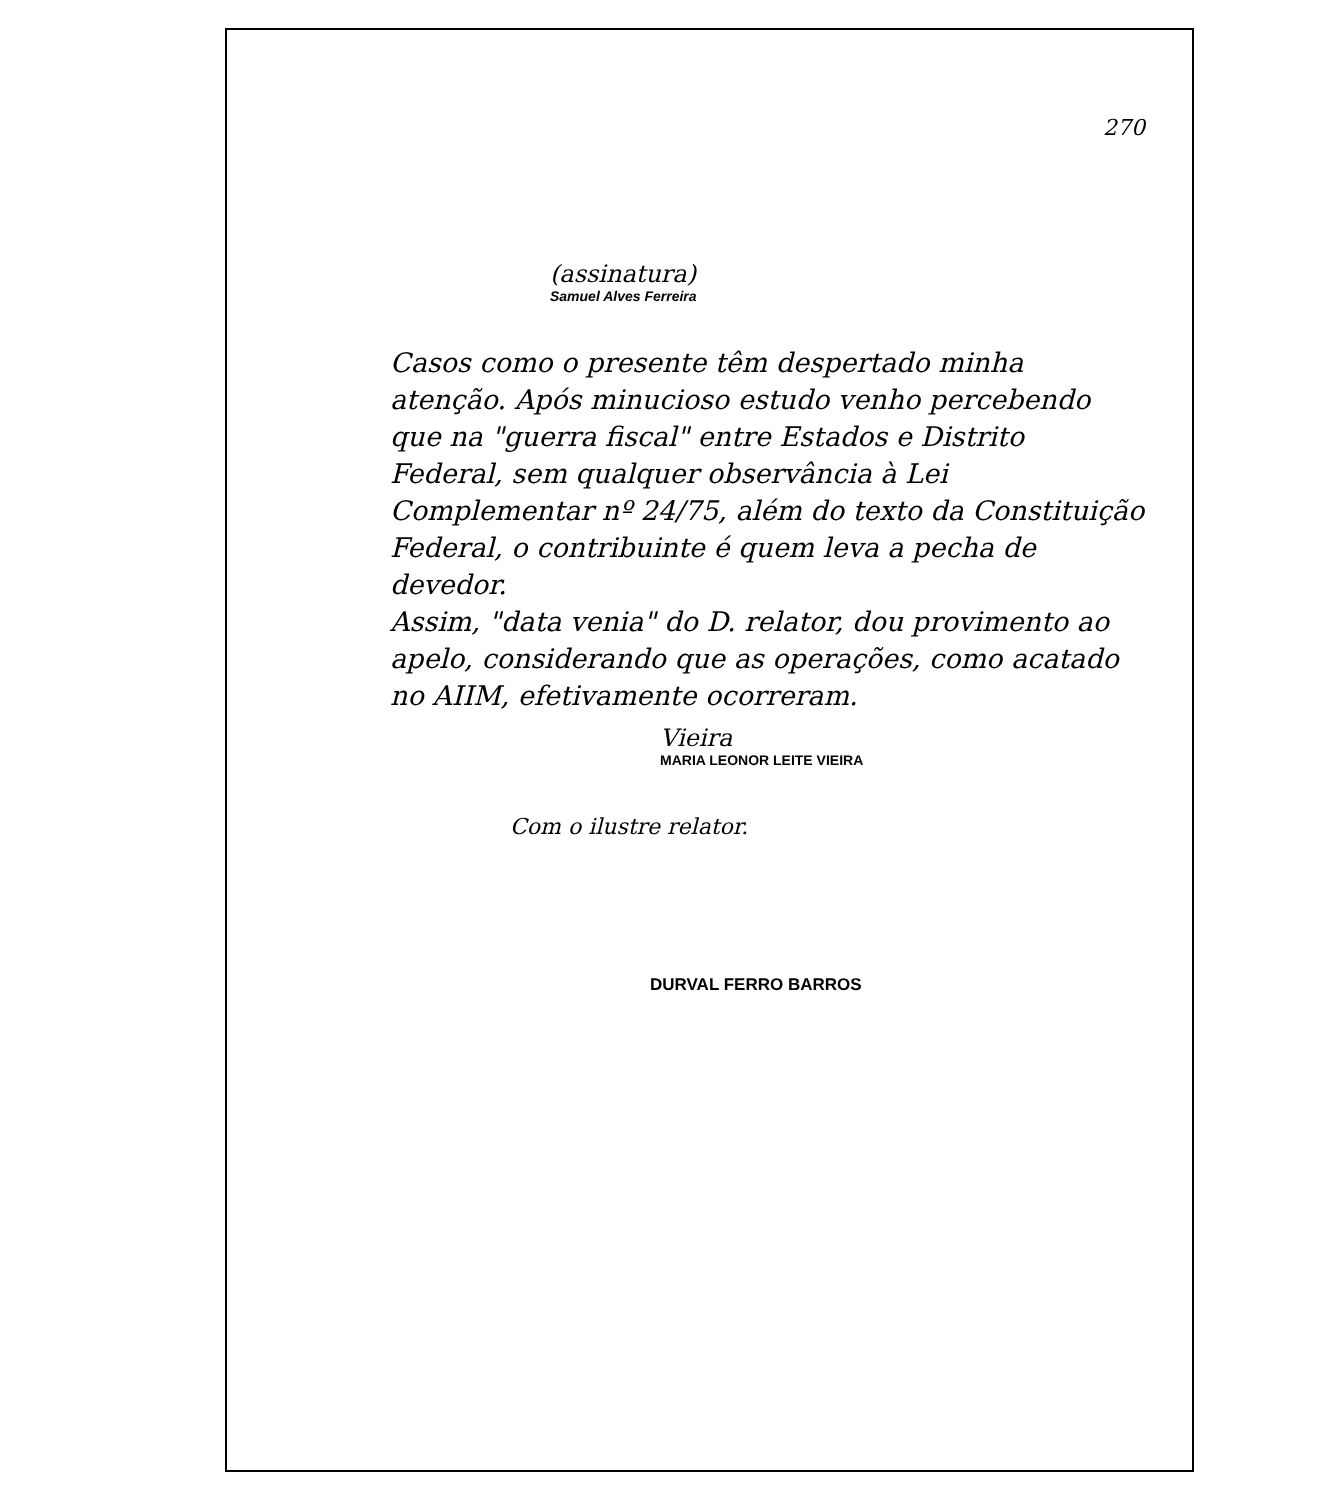270
(assinatura)
Samuel Alves Ferreira
Casos como o presente têm despertado minha atenção. Após minucioso estudo venho percebendo que na "guerra fiscal" entre Estados e Distrito Federal, sem qualquer observância à Lei Complementar nº 24/75, além do texto da Constituição Federal, o contribuinte é quem leva a pecha de devedor.
Assim, "data venia" do D. relator, dou provimento ao apelo, considerando que as operações, como acatado no AIIM, efetivamente ocorreram.
Vieira
MARIA LEONOR LEITE VIEIRA
Com o ilustre relator.
DURVAL FERRO BARROS